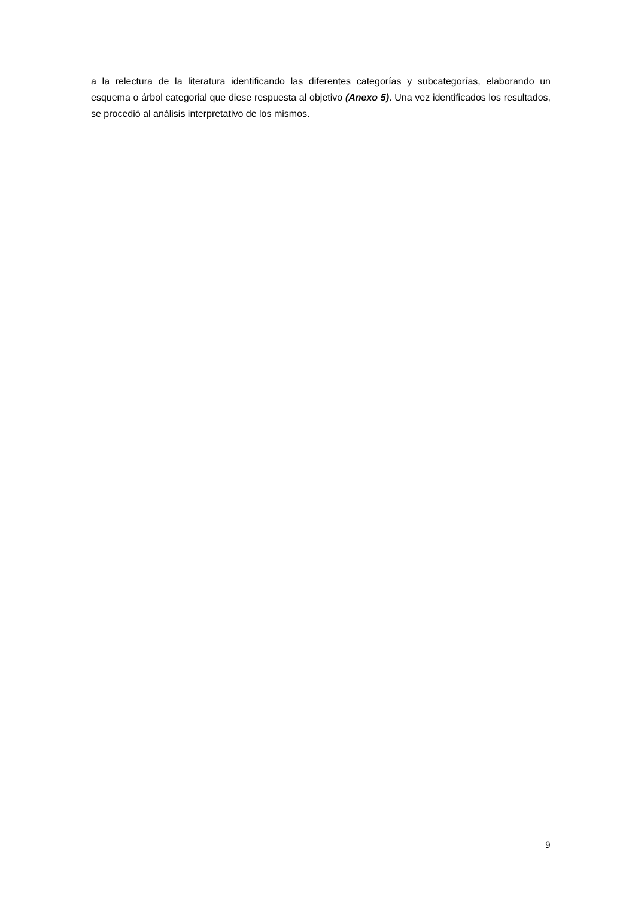a la relectura de la literatura identificando las diferentes categorías y subcategorías, elaborando un esquema o árbol categorial que diese respuesta al objetivo (Anexo 5). Una vez identificados los resultados, se procedió al análisis interpretativo de los mismos.
9